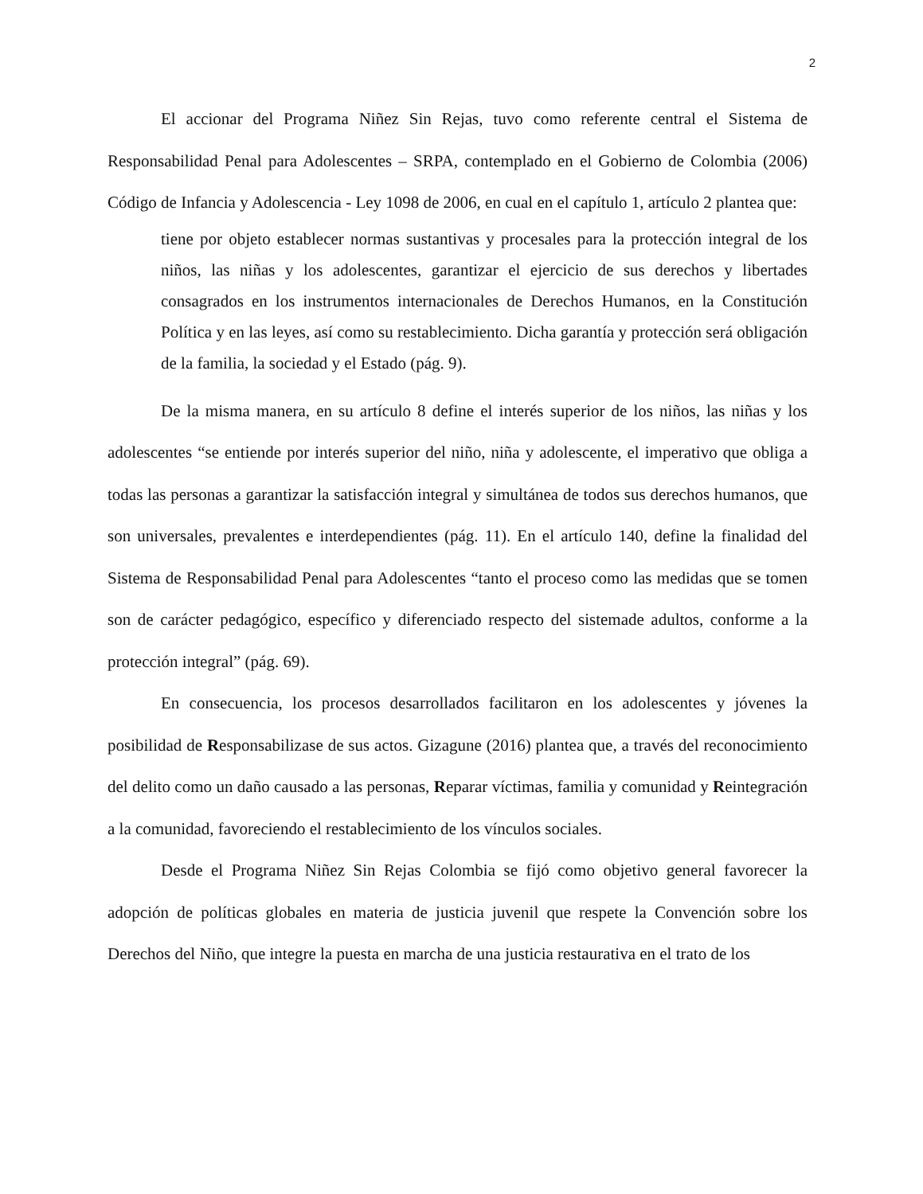2
El accionar del Programa Niñez Sin Rejas, tuvo como referente central el Sistema de Responsabilidad Penal para Adolescentes – SRPA, contemplado en el Gobierno de Colombia (2006) Código de Infancia y Adolescencia - Ley 1098 de 2006, en cual en el capítulo 1, artículo 2 plantea que:
tiene por objeto establecer normas sustantivas y procesales para la protección integral de los niños, las niñas y los adolescentes, garantizar el ejercicio de sus derechos y libertades consagrados en los instrumentos internacionales de Derechos Humanos, en la Constitución Política y en las leyes, así como su restablecimiento. Dicha garantía y protección será obligación de la familia, la sociedad y el Estado (pág. 9).
De la misma manera, en su artículo 8 define el interés superior de los niños, las niñas y los adolescentes “se entiende por interés superior del niño, niña y adolescente, el imperativo que obliga a todas las personas a garantizar la satisfacción integral y simultánea de todos sus derechos humanos, que son universales, prevalentes e interdependientes (pág. 11). En el artículo 140, define la finalidad del Sistema de Responsabilidad Penal para Adolescentes “tanto el proceso como las medidas que se tomen son de carácter pedagógico, específico y diferenciado respecto del sistemade adultos, conforme a la protección integral” (pág. 69).
En consecuencia, los procesos desarrollados facilitaron en los adolescentes y jóvenes la posibilidad de Responsabilizase de sus actos. Gizagune (2016) plantea que, a través del reconocimiento del delito como un daño causado a las personas, Reparar víctimas, familia y comunidad y Reintegración a la comunidad, favoreciendo el restablecimiento de los vínculos sociales.
Desde el Programa Niñez Sin Rejas Colombia se fijó como objetivo general favorecer la adopción de políticas globales en materia de justicia juvenil que respete la Convención sobre los Derechos del Niño, que integre la puesta en marcha de una justicia restaurativa en el trato de los